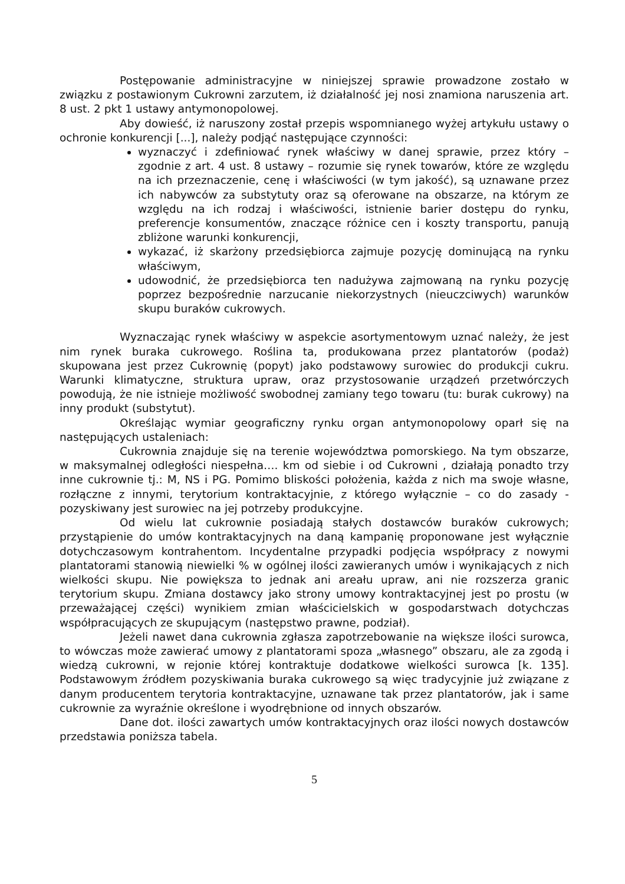Postępowanie administracyjne w niniejszej sprawie prowadzone zostało w związku z postawionym Cukrowni zarzutem, iż działalność jej nosi znamiona naruszenia art. 8 ust. 2 pkt 1 ustawy antymonopolowej.
Aby dowieść, iż naruszony został przepis wspomnianego wyżej artykułu ustawy o ochronie konkurencji [...], należy podjąć następujące czynności:
wyznaczyć i zdefiniować rynek właściwy w danej sprawie, przez który – zgodnie z art. 4 ust. 8 ustawy – rozumie się rynek towarów, które ze względu na ich przeznaczenie, cenę i właściwości (w tym jakość), są uznawane przez ich nabywców za substytuty oraz są oferowane na obszarze, na którym ze względu na ich rodzaj i właściwości, istnienie barier dostępu do rynku, preferencje konsumentów, znaczące różnice cen i koszty transportu, panują zbliżone warunki konkurencji,
wykazać, iż skarżony przedsiębiorca zajmuje pozycję dominującą na rynku właściwym,
udowodnić, że przedsiębiorca ten nadużywa zajmowaną na rynku pozycję poprzez bezpośrednie narzucanie niekorzystnych (nieuczciwych) warunków skupu buraków cukrowych.
Wyznaczając rynek właściwy w aspekcie asortymentowym uznać należy, że jest nim rynek buraka cukrowego. Roślina ta, produkowana przez plantatorów (podaż) skupowana jest przez Cukrownię (popyt) jako podstawowy surowiec do produkcji cukru. Warunki klimatyczne, struktura upraw, oraz przystosowanie urządzeń przetwórczych powodują, że nie istnieje możliwość swobodnej zamiany tego towaru (tu: burak cukrowy) na inny produkt (substytut).
Określając wymiar geograficzny rynku organ antymonopolowy oparł się na następujących ustaleniach:
Cukrownia znajduje się na terenie województwa pomorskiego. Na tym obszarze, w maksymalnej odległości niespełna…. km od siebie i od Cukrowni , działają ponadto trzy inne cukrownie tj.: M, NS i PG. Pomimo bliskości położenia, każda z nich ma swoje własne, rozłączne z innymi, terytorium kontraktacyjnie, z którego wyłącznie – co do zasady - pozyskiwany jest surowiec na jej potrzeby produkcyjne.
Od wielu lat cukrownie posiadają stałych dostawców buraków cukrowych; przystąpienie do umów kontraktacyjnych na daną kampanię proponowane jest wyłącznie dotychczasowym kontrahentom. Incydentalne przypadki podjęcia współpracy z nowymi plantatorami stanowią niewielki % w ogólnej ilości zawieranych umów i wynikających z nich wielkości skupu. Nie powiększa to jednak ani areału upraw, ani nie rozszerza granic terytorium skupu. Zmiana dostawcy jako strony umowy kontraktacyjnej jest po prostu (w przeważającej części) wynikiem zmian właścicielskich w gospodarstwach dotychczas współpracujących ze skupującym (następstwo prawne, podział).
Jeżeli nawet dana cukrownia zgłasza zapotrzebowanie na większe ilości surowca, to wówczas może zawierać umowy z plantatorami spoza „własnego” obszaru, ale za zgodą i wiedzą cukrowni, w rejonie której kontraktuje dodatkowe wielkości surowca [k. 135]. Podstawowym źródłem pozyskiwania buraka cukrowego są więc tradycyjnie już związane z danym producentem terytoria kontraktacyjne, uznawane tak przez plantatorów, jak i same cukrownie za wyraźnie określone i wyodrębnione od innych obszarów.
Dane dot. ilości zawartych umów kontraktacyjnych oraz ilości nowych dostawców przedstawia poniższa tabela.
5